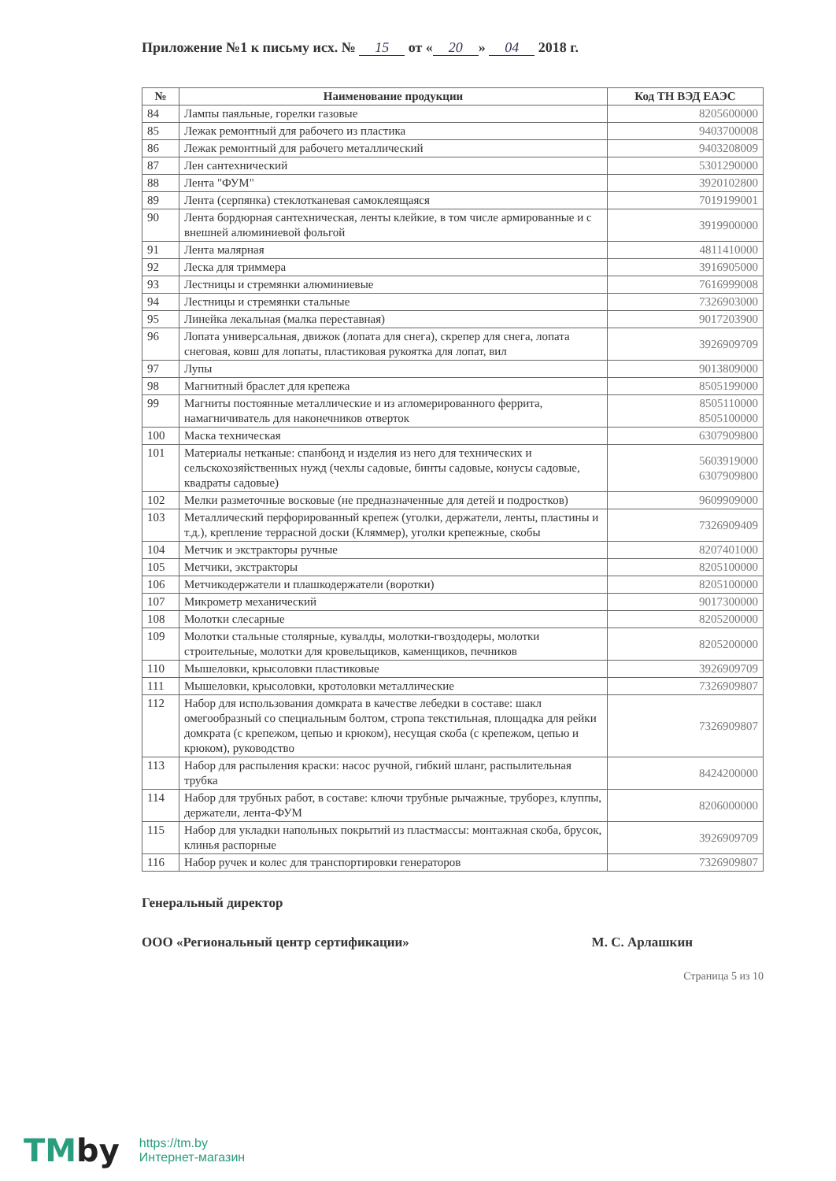Приложение №1 к письму исх. № 15 от « 20 » 04 2018 г.
| № | Наименование продукции | Код ТН ВЭД ЕАЭС |
| --- | --- | --- |
| 84 | Лампы паяльные, горелки газовые | 8205600000 |
| 85 | Лежак ремонтный для рабочего из пластика | 9403700008 |
| 86 | Лежак ремонтный для рабочего металлический | 9403208009 |
| 87 | Лен сантехнический | 5301290000 |
| 88 | Лента "ФУМ" | 3920102800 |
| 89 | Лента (серпянка) стеклотканевая самоклеящаяся | 7019199001 |
| 90 | Лента бордюрная сантехническая, ленты клейкие, в том числе армированные и с внешней алюминиевой фольгой | 3919900000 |
| 91 | Лента малярная | 4811410000 |
| 92 | Леска для триммера | 3916905000 |
| 93 | Лестницы и стремянки алюминиевые | 7616999008 |
| 94 | Лестницы и стремянки стальные | 7326903000 |
| 95 | Линейка лекальная (малка переставная) | 9017203900 |
| 96 | Лопата универсальная, движок (лопата для снега), скрепер для снега, лопата снеговая, ковш для лопаты, пластиковая рукоятка для лопат, вил | 3926909709 |
| 97 | Лупы | 9013809000 |
| 98 | Магнитный браслет для крепежа | 8505199000 |
| 99 | Магниты постоянные металлические и из агломерированного феррита, намагничиватель для наконечников отверток | 8505110000 8505100000 |
| 100 | Маска техническая | 6307909800 |
| 101 | Материалы нетканые: спанбонд и изделия из него для технических и сельскохозяйственных нужд (чехлы садовые, бинты садовые, конусы садовые, квадраты садовые) | 5603919000 6307909800 |
| 102 | Мелки разметочные восковые (не предназначенные для детей и подростков) | 9609909000 |
| 103 | Металлический перфорированный крепеж (уголки, держатели, ленты, пластины и т.д.), крепление террасной доски (Кляммер), уголки крепежные, скобы | 7326909409 |
| 104 | Метчик и экстракторы ручные | 8207401000 |
| 105 | Метчики, экстракторы | 8205100000 |
| 106 | Метчикодержатели и плашкодержатели (воротки) | 8205100000 |
| 107 | Микрометр механический | 9017300000 |
| 108 | Молотки слесарные | 8205200000 |
| 109 | Молотки стальные столярные, кувалды, молотки-гвоздодеры, молотки строительные, молотки для кровельщиков, каменщиков, печников | 8205200000 |
| 110 | Мышеловки, крысоловки пластиковые | 3926909709 |
| 111 | Мышеловки, крысоловки, кротоловки металлические | 7326909807 |
| 112 | Набор для использования домкрата в качестве лебедки в составе: шакл омегообразный со специальным болтом, стропа текстильная, площадка для рейки домкрата (с крепежом, цепью и крюком), несущая скоба (с крепежом, цепью и крюком), руководство | 7326909807 |
| 113 | Набор для распыления краски: насос ручной, гибкий шланг, распылительная трубка | 8424200000 |
| 114 | Набор для трубных работ, в составе: ключи трубные рычажные, труборез, клуппы, держатели, лента-ФУМ | 8206000000 |
| 115 | Набор для укладки напольных покрытий из пластмассы: монтажная скоба, брусок, клинья распорные | 3926909709 |
| 116 | Набор ручек и колес для транспортировки генераторов | 7326909807 |
Генеральный директор
ООО «Региональный центр сертификации» М. С. Арлашкин
Страница 5 из 10
TMby
https://tm.by
Интернет-магазин